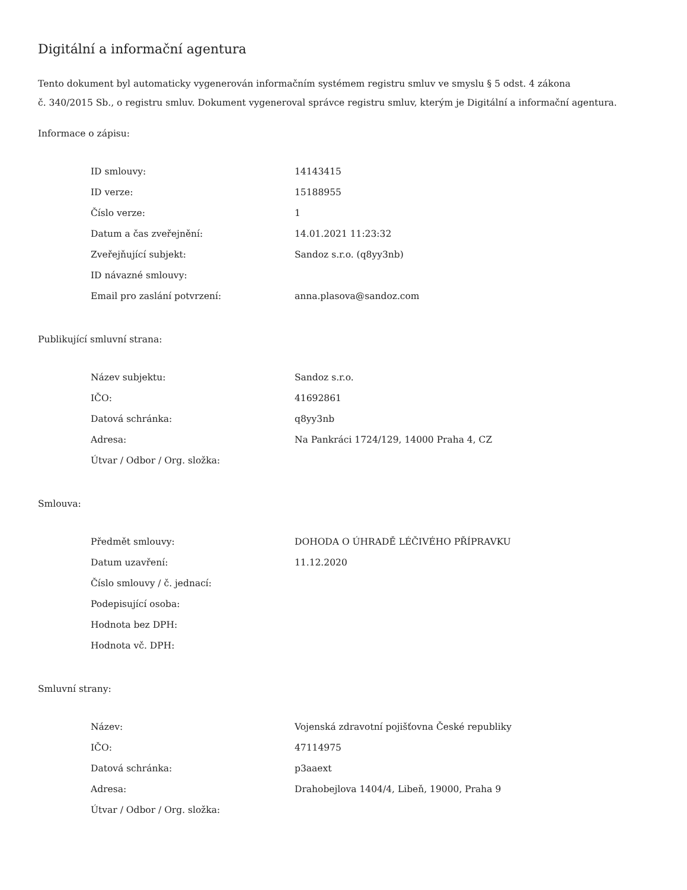Digitální a informační agentura
Tento dokument byl automaticky vygenerován informačním systémem registru smluv ve smyslu § 5 odst. 4 zákona
č. 340/2015 Sb., o registru smluv. Dokument vygeneroval správce registru smluv, kterým je Digitální a informační agentura.
Informace o zápisu:
| ID smlouvy: | 14143415 |
| ID verze: | 15188955 |
| Číslo verze: | 1 |
| Datum a čas zveřejnění: | 14.01.2021 11:23:32 |
| Zveřejňující subjekt: | Sandoz s.r.o. (q8yy3nb) |
| ID návazné smlouvy: | |
| Email pro zaslání potvrzení: | anna.plasova@sandoz.com |
Publikující smluvní strana:
| Název subjektu: | Sandoz s.r.o. |
| IČO: | 41692861 |
| Datová schránka: | q8yy3nb |
| Adresa: | Na Pankráci 1724/129, 14000 Praha 4, CZ |
| Útvar / Odbor / Org. složka: | |
Smlouva:
| Předmět smlouvy: | DOHODA O ÚHRADĚ LÉČIVÉHO PŘÍPRAVKU |
| Datum uzavření: | 11.12.2020 |
| Číslo smlouvy / č. jednací: | |
| Podepisující osoba: | |
| Hodnota bez DPH: | |
| Hodnota vč. DPH: | |
Smluvní strany:
| Název: | Vojenská zdravotní pojišťovna České republiky |
| IČO: | 47114975 |
| Datová schránka: | p3aaext |
| Adresa: | Drahobejlova 1404/4, Libeň, 19000, Praha 9 |
| Útvar / Odbor / Org. složka: | |